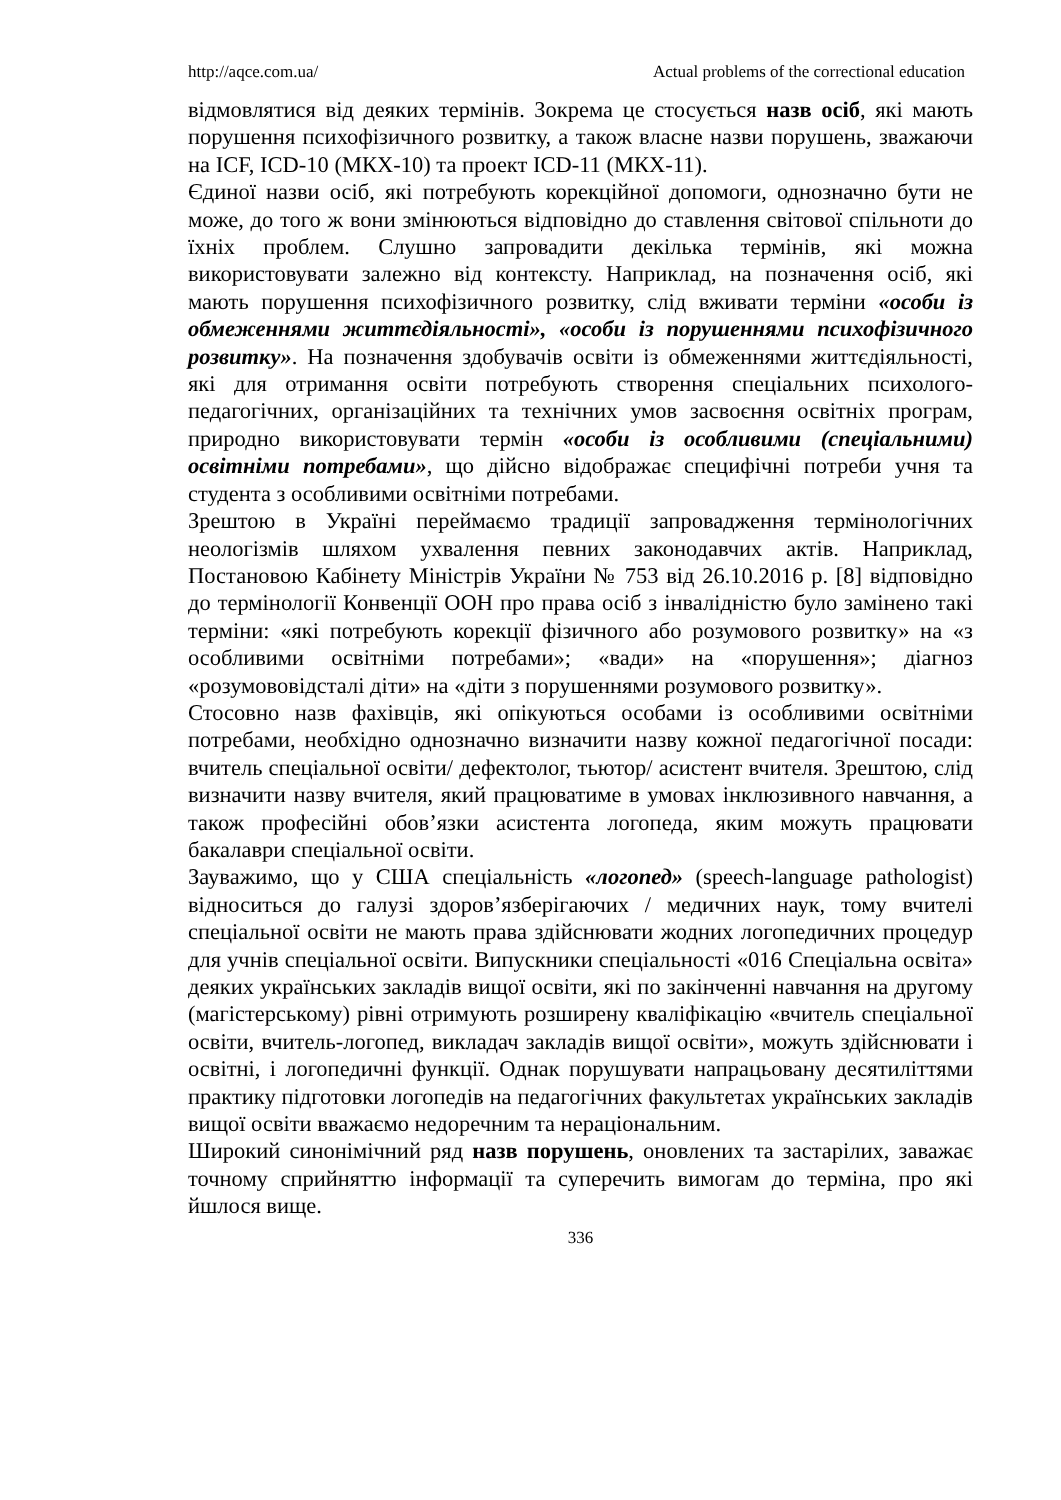http://aqce.com.ua/ Actual problems of the correctional education
відмовлятися від деяких термінів. Зокрема це стосується назв осіб, які мають порушення психофізичного розвитку, а також власне назви порушень, зважаючи на ICF, ICD-10 (МКХ-10) та проект ICD-11 (МКХ-11).
Єдиної назви осіб, які потребують корекційної допомоги, однозначно бути не може, до того ж вони змінюються відповідно до ставлення світової спільноти до їхніх проблем. Слушно запровадити декілька термінів, які можна використовувати залежно від контексту. Наприклад, на позначення осіб, які мають порушення психофізичного розвитку, слід вживати терміни «особи із обмеженнями життєдіяльності», «особи із порушеннями психофізичного розвитку». На позначення здобувачів освіти із обмеженнями життєдіяльності, які для отримання освіти потребують створення спеціальних психолого-педагогічних, організаційних та технічних умов засвоєння освітніх програм, природно використовувати термін «особи із особливими (спеціальними) освітніми потребами», що дійсно відображає специфічні потреби учня та студента з особливими освітніми потребами.
Зрештою в Україні переймаємо традиції запровадження термінологічних неологізмів шляхом ухвалення певних законодавчих актів. Наприклад, Постановою Кабінету Міністрів України № 753 від 26.10.2016 р. [8] відповідно до термінології Конвенції ООН про права осіб з інвалідністю було замінено такі терміни: «які потребують корекції фізичного або розумового розвитку» на «з особливими освітніми потребами»; «вади» на «порушення»; діагноз «розумововідсталі діти» на «діти з порушеннями розумового розвитку».
Стосовно назв фахівців, які опікуються особами із особливими освітніми потребами, необхідно однозначно визначити назву кожної педагогічної посади: вчитель спеціальної освіти/ дефектолог, тьютор/ асистент вчителя. Зрештою, слід визначити назву вчителя, який працюватиме в умовах інклюзивного навчання, а також професійні обов’язки асистента логопеда, яким можуть працювати бакалаври спеціальної освіти.
Зауважимо, що у США спеціальність «логопед» (speech-language pathologist) відноситься до галузі здоров’язберігаючих / медичних наук, тому вчителі спеціальної освіти не мають права здійснювати жодних логопедичних процедур для учнів спеціальної освіти. Випускники спеціальності «016 Спеціальна освіта» деяких українських закладів вищої освіти, які по закінченні навчання на другому (магістерському) рівні отримують розширену кваліфікацію «вчитель спеціальної освіти, вчитель-логопед, викладач закладів вищої освіти», можуть здійснювати і освітні, і логопедичні функції. Однак порушувати напрацьовану десятиліттями практику підготовки логопедів на педагогічних факультетах українських закладів вищої освіти вважаємо недоречним та нераціональним.
Широкий синонімічний ряд назв порушень, оновлених та застарілих, заважає точному сприйняттю інформації та суперечить вимогам до терміна, про які йшлося вище.
336